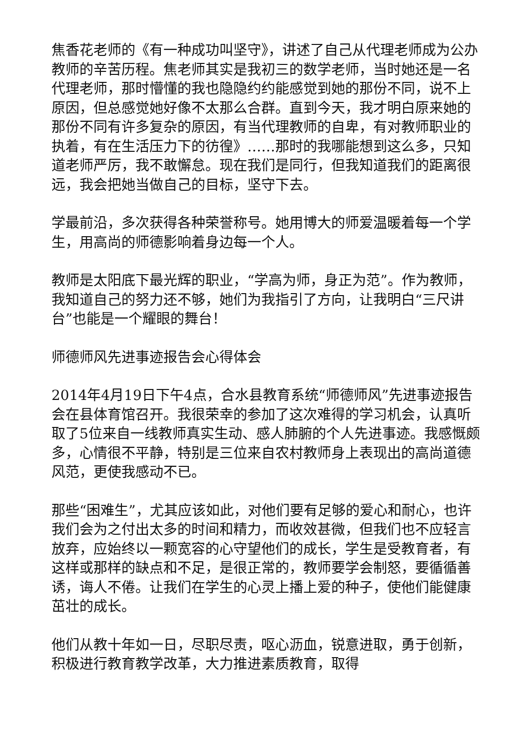焦香花老师的《有一种成功叫坚守》，讲述了自己从代理老师成为公办教师的辛苦历程。焦老师其实是我初三的数学老师，当时她还是一名代理老师，那时懵懂的我也隐隐约约能感觉到她的那份不同，说不上原因，但总感觉她好像不太那么合群。直到今天，我才明白原来她的那份不同有许多复杂的原因，有当代理教师的自卑，有对教师职业的执着，有在生活压力下的彷徨》……那时的我哪能想到这么多，只知道老师严厉，我不敢懈怠。现在我们是同行，但我知道我们的距离很远，我会把她当做自己的目标，坚守下去。
学最前沿，多次获得各种荣誉称号。她用博大的师爱温暖着每一个学生，用高尚的师德影响着身边每一个人。
教师是太阳底下最光辉的职业，“学高为师，身正为范”。作为教师，我知道自己的努力还不够，她们为我指引了方向，让我明白“三尺讲台”也能是一个耀眼的舞台！
师德师风先进事迹报告会心得体会
2014年4月19日下午4点，合水县教育系统“师德师风”先进事迹报告会在县体育馆召开。我很荣幸的参加了这次难得的学习机会，认真听取了5位来自一线教师真实生动、感人肺腑的个人先进事迹。我感慨颇多，心情很不平静，特别是三位来自农村教师身上表现出的高尚道德风范，更使我感动不已。
那些“困难生”，尤其应该如此，对他们要有足够的爱心和耐心，也许我们会为之付出太多的时间和精力，而收效甚微，但我们也不应轻言放弃，应始终以一颗宽容的心守望他们的成长，学生是受教育者，有这样或那样的缺点和不足，是很正常的，教师要学会制怒，要循循善诱，诲人不倦。让我们在学生的心灵上播上爱的种子，使他们能健康茁壮的成长。
他们从教十年如一日，尽职尽责，呕心沥血，锐意进取，勇于创新，积极进行教育教学改革，大力推进素质教育，取得